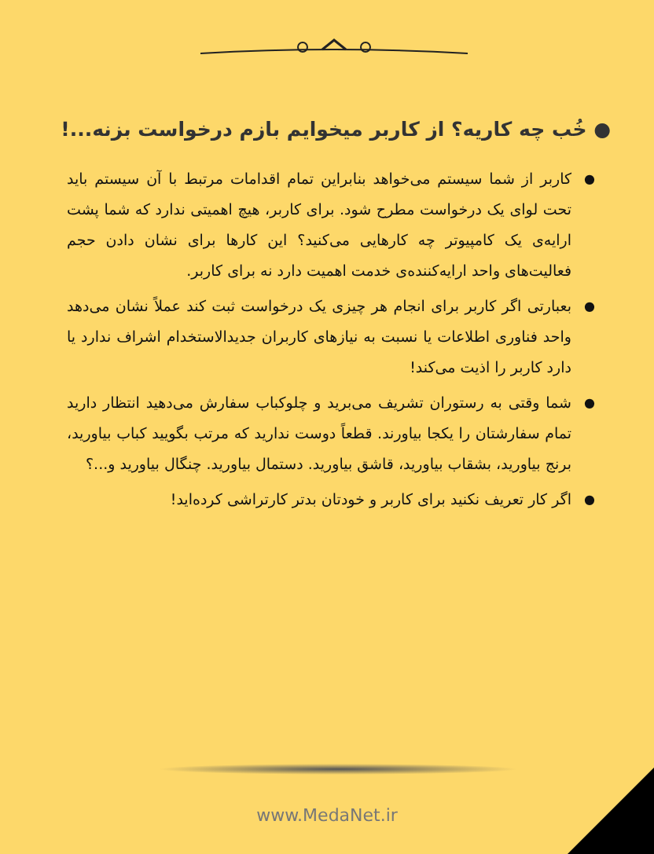● خُب چه کاریه؟ از کاربر میخوایم بازم درخواست بزنه...!
● کاربر از شما سیستم می‌خواهد بنابراین تمام اقدامات مرتبط با آن سیستم باید تحت لوای یک درخواست مطرح شود. برای کاربر، هیچ اهمیتی ندارد که شما پشت ارایه‌ی یک کامپیوتر چه کارهایی می‌کنید؟ این کارها برای نشان دادن حجم فعالیت‌های واحد ارایه‌کننده‌ی خدمت اهمیت دارد نه برای کاربر.
● بعبارتی اگر کاربر برای انجام هر چیزی یک درخواست ثبت کند عملاً نشان می‌دهد واحد فناوری اطلاعات یا نسبت به نیازهای کاربران جدیدالاستخدام اشراف ندارد یا دارد کاربر را اذیت می‌کند!
● شما وقتی به رستوران تشریف می‌برید و چلوکباب سفارش می‌دهید انتظار دارید تمام سفارشتان را یکجا بیاورند. قطعاً دوست ندارید که مرتب بگویید کباب بیاورید، برنج بیاورید، بشقاب بیاورید، قاشق بیاورید. دستمال بیاورید. چنگال بیاورید و...؟
● اگر کار تعریف نکنید برای کاربر و خودتان بدتر کارتراشی کرده‌اید!
www.MedaNet.ir